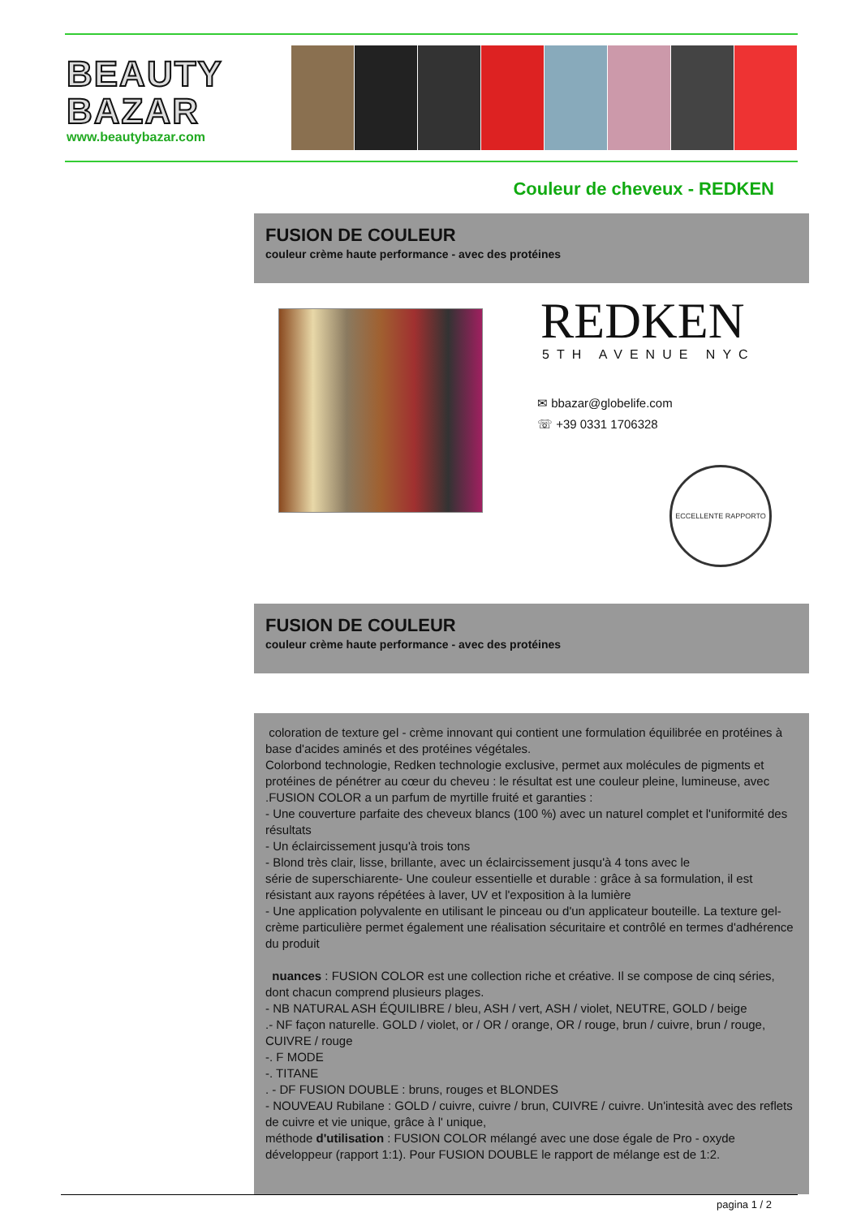BEAUTY
BAZAR
www.beautybazar.com
Couleur de cheveux - REDKEN
FUSION DE COULEUR
couleur crème haute performance - avec des protéines
REDKEN
5TH AVENUE NYC
✉ bbazar@globelife.com
☏ +39 0331 1706328
ECCELLENTE RAPPORTO
FUSION DE COULEUR
couleur crème haute performance - avec des protéines
coloration de texture gel - crème innovant qui contient une formulation équilibrée en protéines à base d'acides aminés et des protéines végétales.
Colorbond technologie, Redken technologie exclusive, permet aux molécules de pigments et protéines de pénétrer au cœur du cheveu : le résultat est une couleur pleine, lumineuse, avec
.FUSION COLOR a un parfum de myrtille fruité et garanties :
- Une couverture parfaite des cheveux blancs (100 %) avec un naturel complet et l'uniformité des résultats
- Un éclaircissement jusqu'à trois tons
- Blond très clair, lisse, brillante, avec un éclaircissement jusqu'à 4 tons avec le
série de superschiarente- Une couleur essentielle et durable : grâce à sa formulation, il est résistant aux rayons répétées à laver, UV et l'exposition à la lumière
- Une application polyvalente en utilisant le pinceau ou d'un applicateur bouteille. La texture gel-crème particulière permet également une réalisation sécuritaire et contrôlé en termes d'adhérence du produit
nuances : FUSION COLOR est une collection riche et créative. Il se compose de cinq séries, dont chacun comprend plusieurs plages.
- NB NATURAL ASH ÉQUILIBRE / bleu, ASH / vert, ASH / violet, NEUTRE, GOLD / beige
.- NF façon naturelle. GOLD / violet, or / OR / orange, OR / rouge, brun / cuivre, brun / rouge, CUIVRE / rouge
-. F MODE
-. TITANE
. - DF FUSION DOUBLE : bruns, rouges et BLONDES
- NOUVEAU Rubilane : GOLD / cuivre, cuivre / brun, CUIVRE / cuivre. Un'intesità avec des reflets de cuivre et vie unique, grâce à l' unique,
méthode d'utilisation : FUSION COLOR mélangé avec une dose égale de Pro - oxyde développeur (rapport 1:1). Pour FUSION DOUBLE le rapport de mélange est de 1:2.
pagina 1 / 2